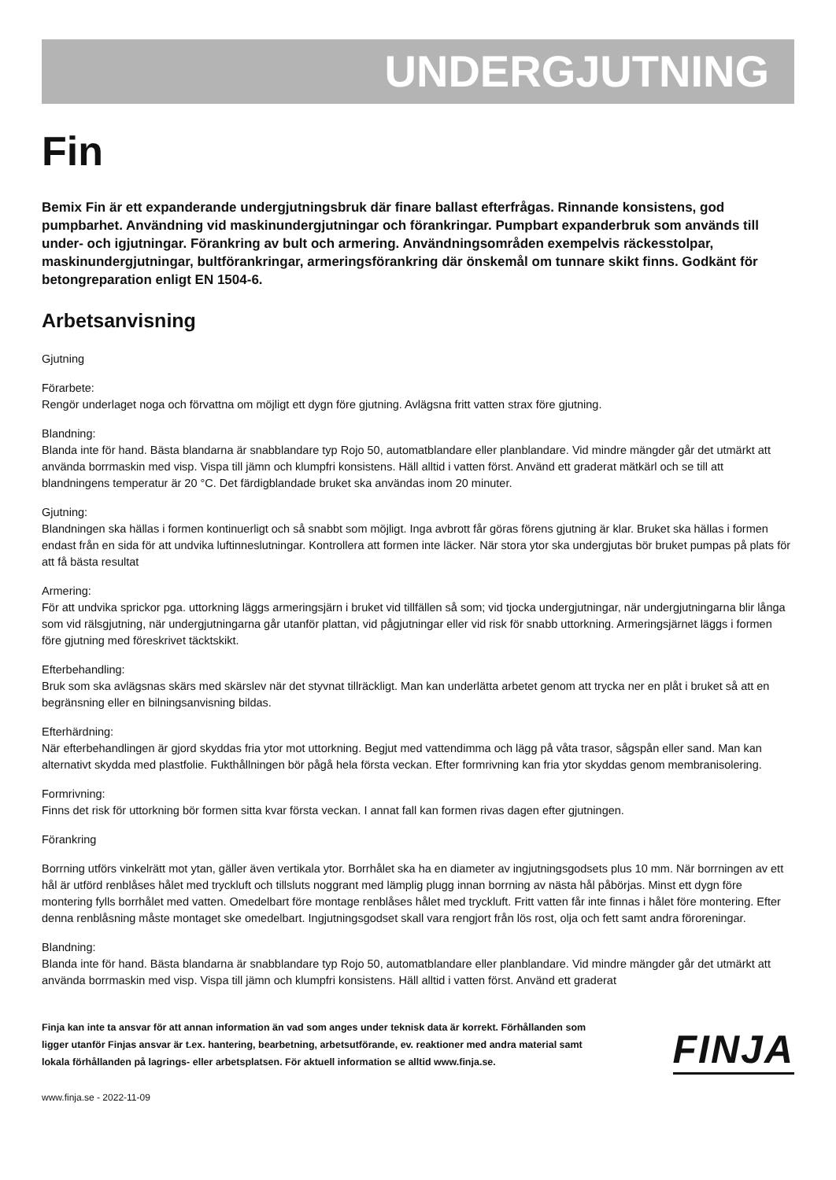UNDERGJUTNING
Fin
Bemix Fin är ett expanderande undergjutningsbruk där finare ballast efterfrågas. Rinnande konsistens, god pumpbarhet. Användning vid maskinundergjutningar och förankringar. Pumpbart expanderbruk som används till under- och igjutningar. Förankring av bult och armering. Användningsområden exempelvis räckesstolpar, maskinundergjutningar, bultförankringar, armeringsförankring där önskemål om tunnare skikt finns. Godkänt för betongreparation enligt EN 1504-6.
Arbetsanvisning
Gjutning
Förarbete:
Rengör underlaget noga och förvattna om möjligt ett dygn före gjutning. Avlägsna fritt vatten strax före gjutning.
Blandning:
Blanda inte för hand. Bästa blandarna är snabblandare typ Rojo 50, automatblandare eller planblandare. Vid mindre mängder går det utmärkt att använda borrmaskin med visp. Vispa till jämn och klumpfri konsistens. Häll alltid i vatten först. Använd ett graderat mätkärl och se till att blandningens temperatur är 20 °C. Det färdigblandade bruket ska användas inom 20 minuter.
Gjutning:
Blandningen ska hällas i formen kontinuerligt och så snabbt som möjligt. Inga avbrott får göras förens gjutning är klar. Bruket ska hällas i formen endast från en sida för att undvika luftinneslutningar. Kontrollera att formen inte läcker. När stora ytor ska undergjutas bör bruket pumpas på plats för att få bästa resultat
Armering:
För att undvika sprickor pga. uttorkning läggs armeringsjärn i bruket vid tillfällen så som; vid tjocka undergjutningar, när undergjutningarna blir långa som vid rälsgjutning, när undergjutningarna går utanför plattan, vid pågjutningar eller vid risk för snabb uttorkning. Armeringsjärnet läggs i formen före gjutning med föreskrivet täcktskikt.
Efterbehandling:
Bruk som ska avlägsnas skärs med skärslev när det styvnat tillräckligt. Man kan underlätta arbetet genom att trycka ner en plåt i bruket så att en begränsning eller en bilningsanvisning bildas.
Efterhärdning:
När efterbehandlingen är gjord skyddas fria ytor mot uttorkning. Begjut med vattendimma och lägg på våta trasor, sågspån eller sand. Man kan alternativt skydda med plastfolie. Fukthållningen bör pågå hela första veckan. Efter formrivning kan fria ytor skyddas genom membranisolering.
Formrivning:
Finns det risk för uttorkning bör formen sitta kvar första veckan. I annat fall kan formen rivas dagen efter gjutningen.
Förankring
Borrning utförs vinkelrätt mot ytan, gäller även vertikala ytor. Borrhålet ska ha en diameter av ingjutningsgodsets plus 10 mm. När borrningen av ett hål är utförd renblåses hålet med tryckluft och tillsluts noggrant med lämplig plugg innan borrning av nästa hål påbörjas. Minst ett dygn före montering fylls borrhålet med vatten. Omedelbart före montage renblåses hålet med tryckluft. Fritt vatten får inte finnas i hålet före montering. Efter denna renblåsning måste montaget ske omedelbart. Ingjutningsgodset skall vara rengjort från lös rost, olja och fett samt andra föroreningar.
Blandning:
Blanda inte för hand. Bästa blandarna är snabblandare typ Rojo 50, automatblandare eller planblandare. Vid mindre mängder går det utmärkt att använda borrmaskin med visp. Vispa till jämn och klumpfri konsistens. Häll alltid i vatten först. Använd ett graderat
Finja kan inte ta ansvar för att annan information än vad som anges under teknisk data är korrekt. Förhållanden som ligger utanför Finjas ansvar är t.ex. hantering, bearbetning, arbetsutförande, ev. reaktioner med andra material samt lokala förhållanden på lagrings- eller arbetsplatsen. För aktuell information se alltid www.finja.se.
FINJA
www.finja.se - 2022-11-09